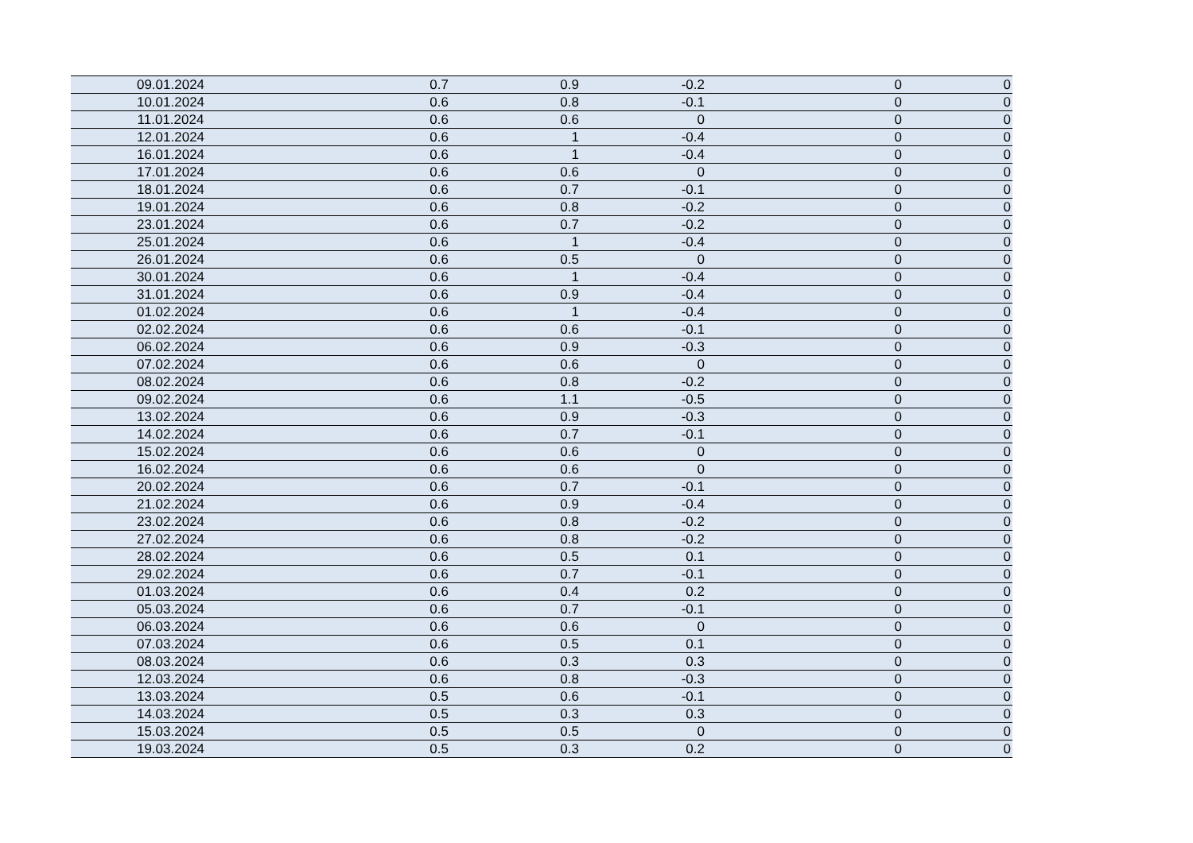| 09.01.2024 | 0.7 | 0.9 | -0.2 | 0 | 0 |
| 10.01.2024 | 0.6 | 0.8 | -0.1 | 0 | 0 |
| 11.01.2024 | 0.6 | 0.6 | 0 | 0 | 0 |
| 12.01.2024 | 0.6 | 1 | -0.4 | 0 | 0 |
| 16.01.2024 | 0.6 | 1 | -0.4 | 0 | 0 |
| 17.01.2024 | 0.6 | 0.6 | 0 | 0 | 0 |
| 18.01.2024 | 0.6 | 0.7 | -0.1 | 0 | 0 |
| 19.01.2024 | 0.6 | 0.8 | -0.2 | 0 | 0 |
| 23.01.2024 | 0.6 | 0.7 | -0.2 | 0 | 0 |
| 25.01.2024 | 0.6 | 1 | -0.4 | 0 | 0 |
| 26.01.2024 | 0.6 | 0.5 | 0 | 0 | 0 |
| 30.01.2024 | 0.6 | 1 | -0.4 | 0 | 0 |
| 31.01.2024 | 0.6 | 0.9 | -0.4 | 0 | 0 |
| 01.02.2024 | 0.6 | 1 | -0.4 | 0 | 0 |
| 02.02.2024 | 0.6 | 0.6 | -0.1 | 0 | 0 |
| 06.02.2024 | 0.6 | 0.9 | -0.3 | 0 | 0 |
| 07.02.2024 | 0.6 | 0.6 | 0 | 0 | 0 |
| 08.02.2024 | 0.6 | 0.8 | -0.2 | 0 | 0 |
| 09.02.2024 | 0.6 | 1.1 | -0.5 | 0 | 0 |
| 13.02.2024 | 0.6 | 0.9 | -0.3 | 0 | 0 |
| 14.02.2024 | 0.6 | 0.7 | -0.1 | 0 | 0 |
| 15.02.2024 | 0.6 | 0.6 | 0 | 0 | 0 |
| 16.02.2024 | 0.6 | 0.6 | 0 | 0 | 0 |
| 20.02.2024 | 0.6 | 0.7 | -0.1 | 0 | 0 |
| 21.02.2024 | 0.6 | 0.9 | -0.4 | 0 | 0 |
| 23.02.2024 | 0.6 | 0.8 | -0.2 | 0 | 0 |
| 27.02.2024 | 0.6 | 0.8 | -0.2 | 0 | 0 |
| 28.02.2024 | 0.6 | 0.5 | 0.1 | 0 | 0 |
| 29.02.2024 | 0.6 | 0.7 | -0.1 | 0 | 0 |
| 01.03.2024 | 0.6 | 0.4 | 0.2 | 0 | 0 |
| 05.03.2024 | 0.6 | 0.7 | -0.1 | 0 | 0 |
| 06.03.2024 | 0.6 | 0.6 | 0 | 0 | 0 |
| 07.03.2024 | 0.6 | 0.5 | 0.1 | 0 | 0 |
| 08.03.2024 | 0.6 | 0.3 | 0.3 | 0 | 0 |
| 12.03.2024 | 0.6 | 0.8 | -0.3 | 0 | 0 |
| 13.03.2024 | 0.5 | 0.6 | -0.1 | 0 | 0 |
| 14.03.2024 | 0.5 | 0.3 | 0.3 | 0 | 0 |
| 15.03.2024 | 0.5 | 0.5 | 0 | 0 | 0 |
| 19.03.2024 | 0.5 | 0.3 | 0.2 | 0 | 0 |